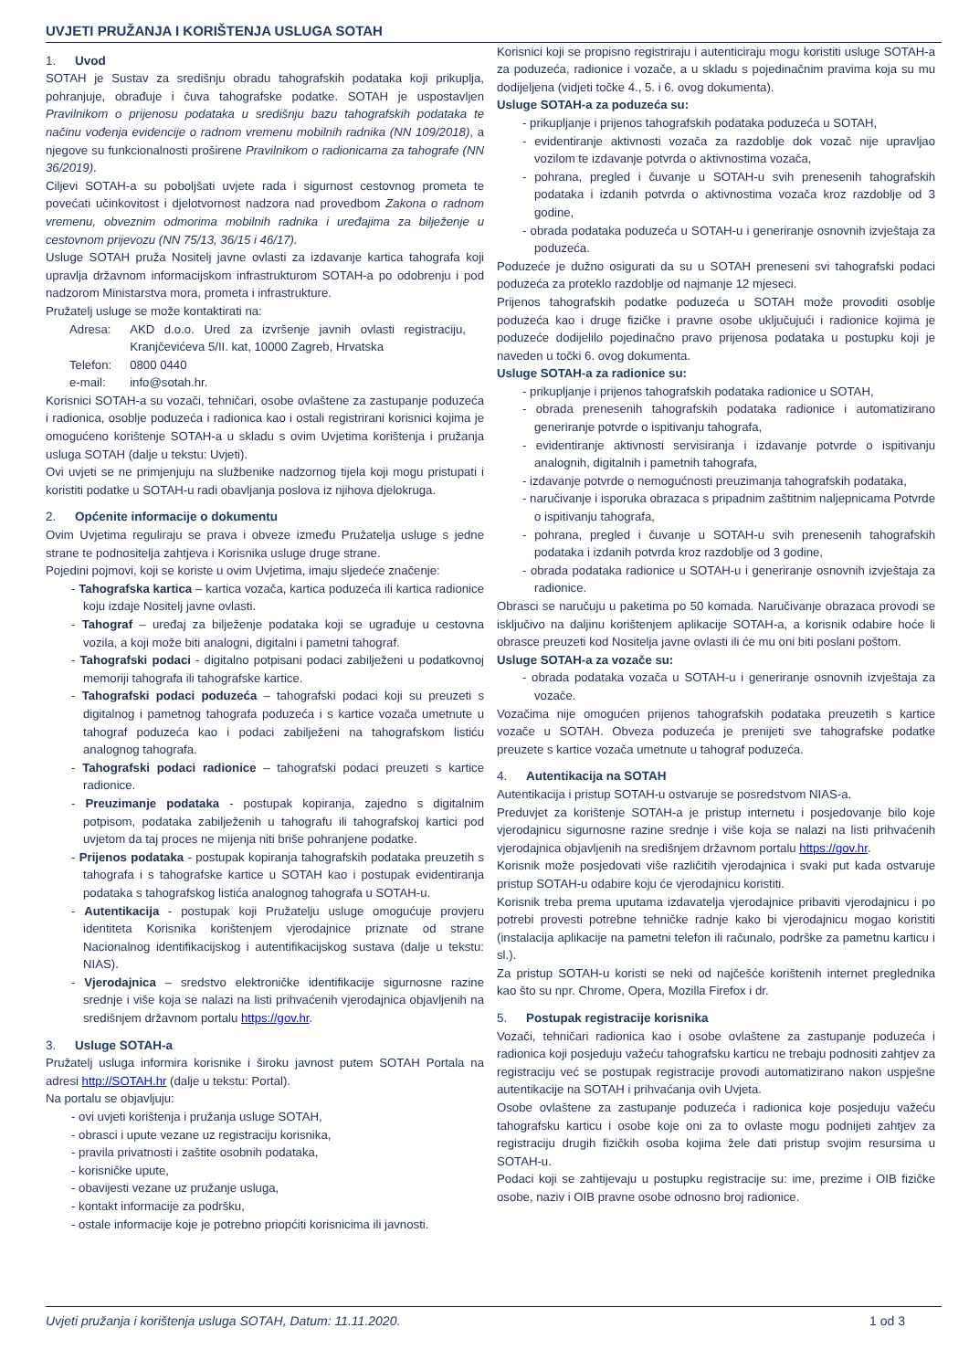UVJETI PRUŽANJA I KORIŠTENJA USLUGA SOTAH
1. Uvod
SOTAH je Sustav za središnju obradu tahografskih podataka koji prikuplja, pohranjuje, obrađuje i čuva tahografske podatke. SOTAH je uspostavljen Pravilnikom o prijenosu podataka u središnju bazu tahografskih podataka te načinu vođenja evidencije o radnom vremenu mobilnih radnika (NN 109/2018), a njegove su funkcionalnosti proširene Pravilnikom o radionicama za tahografe (NN 36/2019).
Ciljevi SOTAH-a su poboljšati uvjete rada i sigurnost cestovnog prometa te povećati učinkovitost i djelotvornost nadzora nad provedbom Zakona o radnom vremenu, obveznim odmorima mobilnih radnika i uređajima za bilježenje u cestovnom prijevozu (NN 75/13, 36/15 i 46/17).
Usluge SOTAH pruža Nositelj javne ovlasti za izdavanje kartica tahografa koji upravlja državnom informacijskom infrastrukturom SOTAH-a po odobrenju i pod nadzorom Ministarstva mora, prometa i infrastrukture.
Pružatelj usluge se može kontaktirati na:
| Adresa: | AKD d.o.o. Ured za izvršenje javnih ovlasti registraciju, Kranjčevićeva 5/II. kat, 10000 Zagreb, Hrvatska |
| Telefon: | 0800 0440 |
| e-mail: | info@sotah.hr. |
Korisnici SOTAH-a su vozači, tehničari, osobe ovlaštene za zastupanje poduzeća i radionica, osoblje poduzeća i radionica kao i ostali registrirani korisnici kojima je omogućeno korištenje SOTAH-a u skladu s ovim Uvjetima korištenja i pružanja usluga SOTAH (dalje u tekstu: Uvjeti).
Ovi uvjeti se ne primjenjuju na službenike nadzornog tijela koji mogu pristupati i koristiti podatke u SOTAH-u radi obavljanja poslova iz njihova djelokruga.
2. Općenite informacije o dokumentu
Ovim Uvjetima reguliraju se prava i obveze između Pružatelja usluge s jedne strane te podnositelja zahtjeva i Korisnika usluge druge strane.
Pojedini pojmovi, koji se koriste u ovim Uvjetima, imaju sljedeće značenje:
- Tahografska kartica – kartica vozača, kartica poduzeća ili kartica radionice koju izdaje Nositelj javne ovlasti.
- Tahograf – uređaj za bilježenje podataka koji se ugrađuje u cestovna vozila, a koji može biti analogni, digitalni i pametni tahograf.
- Tahografski podaci - digitalno potpisani podaci zabilježeni u podatkovnoj memoriji tahografa ili tahografske kartice.
- Tahografski podaci poduzeća – tahografski podaci koji su preuzeti s digitalnog i pametnog tahografa poduzeća i s kartice vozača umetnute u tahograf poduzeća kao i podaci zabilježeni na tahografskom listiću analognog tahografa.
- Tahografski podaci radionice – tahografski podaci preuzeti s kartice radionice.
- Preuzimanje podataka - postupak kopiranja, zajedno s digitalnim potpisom, podataka zabilježenih u tahografu ili tahografskoj kartici pod uvjetom da taj proces ne mijenja niti briše pohranjene podatke.
- Prijenos podataka - postupak kopiranja tahografskih podataka preuzetih s tahografa i s tahografske kartice u SOTAH kao i postupak evidentiranja podataka s tahografskog listića analognog tahografa u SOTAH-u.
- Autentikacija - postupak koji Pružatelju usluge omogućuje provjeru identiteta Korisnika korištenjem vjerodajnice priznate od strane Nacionalnog identifikacijskog i autentifikacijskog sustava (dalje u tekstu: NIAS).
- Vjerodajnica – sredstvo elektroničke identifikacije sigurnosne razine srednje i više koja se nalazi na listi prihvaćenih vjerodajnica objavljenih na središnjem državnom portalu https://gov.hr.
3. Usluge SOTAH-a
Pružatelj usluga informira korisnike i široku javnost putem SOTAH Portala na adresi http://SOTAH.hr (dalje u tekstu: Portal).
Na portalu se objavljuju:
- ovi uvjeti korištenja i pružanja usluge SOTAH,
- obrasci i upute vezane uz registraciju korisnika,
- pravila privatnosti i zaštite osobnih podataka,
- korisničke upute,
- obavijesti vezane uz pružanje usluga,
- kontakt informacije za podršku,
- ostale informacije koje je potrebno priopćiti korisnicima ili javnosti.
Korisnici koji se propisno registriraju i autenticiraju mogu koristiti usluge SOTAH-a za poduzeća, radionice i vozače, a u skladu s pojedinačnim pravima koja su mu dodijeljena (vidjeti točke 4., 5. i 6. ovog dokumenta).
Usluge SOTAH-a za poduzeća su:
- prikupljanje i prijenos tahografskih podataka poduzeća u SOTAH,
- evidentiranje aktivnosti vozača za razdoblje dok vozač nije upravljao vozilom te izdavanje potvrda o aktivnostima vozača,
- pohrana, pregled i čuvanje u SOTAH-u svih prenesenih tahografskih podataka i izdanih potvrda o aktivnostima vozača kroz razdoblje od 3 godine,
- obrada podataka poduzeća u SOTAH-u i generiranje osnovnih izvještaja za poduzeća.
Poduzeće je dužno osigurati da su u SOTAH preneseni svi tahografski podaci poduzeća za proteklo razdoblje od najmanje 12 mjeseci.
Prijenos tahografskih podatke poduzeća u SOTAH može provoditi osoblje poduzeća kao i druge fizičke i pravne osobe uključujući i radionice kojima je poduzeće dodijelilo pojedinačno pravo prijenosa podataka u postupku koji je naveden u točki 6. ovog dokumenta.
Usluge SOTAH-a za radionice su:
- prikupljanje i prijenos tahografskih podataka radionice u SOTAH,
- obrada prenesenih tahografskih podataka radionice i automatizirano generiranje potvrde o ispitivanju tahografa,
- evidentiranje aktivnosti servisiranja i izdavanje potvrde o ispitivanju analognih, digitalnih i pametnih tahografa,
- izdavanje potvrde o nemogućnosti preuzimanja tahografskih podataka,
- naručivanje i isporuka obrazaca s pripadnim zaštitnim naljepnicama Potvrde o ispitivanju tahografa,
- pohrana, pregled i čuvanje u SOTAH-u svih prenesenih tahografskih podataka i izdanih potvrda kroz razdoblje od 3 godine,
- obrada podataka radionice u SOTAH-u i generiranje osnovnih izvještaja za radionice.
Obrasci se naručuju u paketima po 50 komada. Naručivanje obrazaca provodi se isključivo na daljinu korištenjem aplikacije SOTAH-a, a korisnik odabire hoće li obrasce preuzeti kod Nositelja javne ovlasti ili će mu oni biti poslani poštom.
Usluge SOTAH-a za vozače su:
- obrada podataka vozača u SOTAH-u i generiranje osnovnih izvještaja za vozače.
Vozačima nije omogućen prijenos tahografskih podataka preuzetih s kartice vozače u SOTAH. Obveza poduzeća je prenijeti sve tahografske podatke preuzete s kartice vozača umetnute u tahograf poduzeća.
4. Autentikacija na SOTAH
Autentikacija i pristup SOTAH-u ostvaruje se posredstvom NIAS-a.
Preduvjet za korištenje SOTAH-a je pristup internetu i posjedovanje bilo koje vjerodajnicu sigurnosne razine srednje i više koja se nalazi na listi prihvaćenih vjerodajnica objavljenih na središnjem državnom portalu https://gov.hr.
Korisnik može posjedovati više različitih vjerodajnica i svaki put kada ostvaruje pristup SOTAH-u odabire koju će vjerodajnicu koristiti.
Korisnik treba prema uputama izdavatelja vjerodajnice pribaviti vjerodajnicu i po potrebi provesti potrebne tehničke radnje kako bi vjerodajnicu mogao koristiti (instalacija aplikacije na pametni telefon ili računalo, podrške za pametnu karticu i sl.).
Za pristup SOTAH-u koristi se neki od najčešće korištenih internet preglednika kao što su npr. Chrome, Opera, Mozilla Firefox i dr.
5. Postupak registracije korisnika
Vozači, tehničari radionica kao i osobe ovlaštene za zastupanje poduzeća i radionica koji posjeduju važeću tahografsku karticu ne trebaju podnositi zahtjev za registraciju već se postupak registracije provodi automatizirano nakon uspješne autentikacije na SOTAH i prihvaćanja ovih Uvjeta.
Osobe ovlaštene za zastupanje poduzeća i radionica koje posjeduju važeću tahografsku karticu i osobe koje oni za to ovlaste mogu podnijeti zahtjev za registraciju drugih fizičkih osoba kojima žele dati pristup svojim resursima u SOTAH-u.
Podaci koji se zahtijevaju u postupku registracije su: ime, prezime i OIB fizičke osobe, naziv i OIB pravne osobe odnosno broj radionice.
Uvjeti pružanja i korištenja usluga SOTAH, Datum: 11.11.2020. 1 od 3